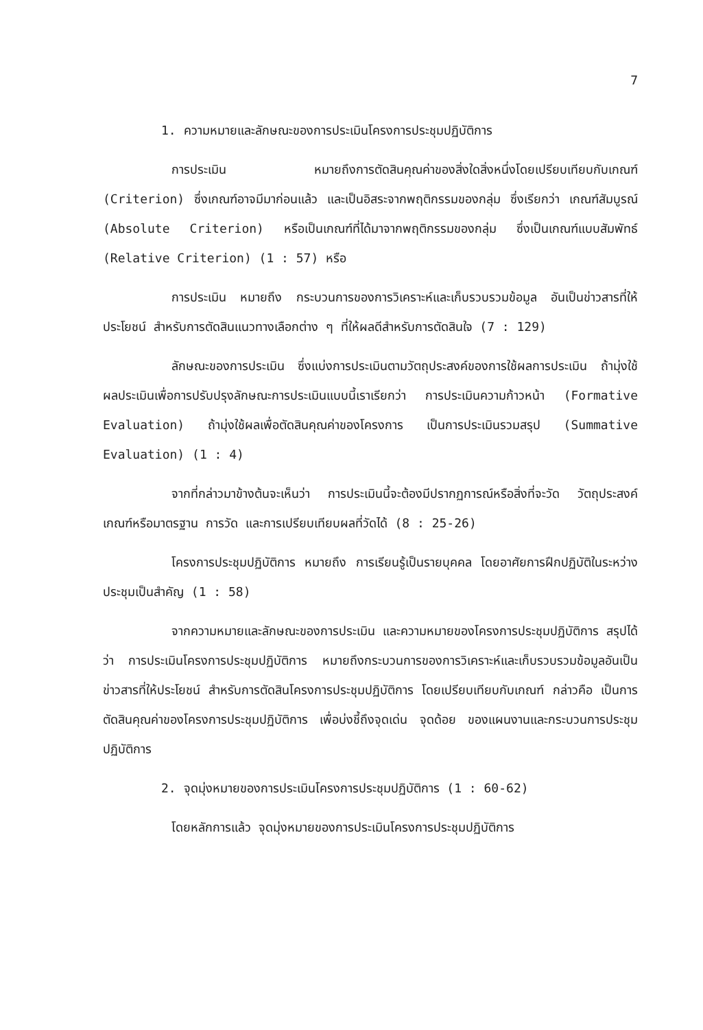7
1. ความหมายและลักษณะของการประเมินโครงการประชุมปฏิบัติการ
การประเมิน หมายถึงการตัดสินคุณค่าของสิ่งใดสิ่งหนึ่งโดยเปรียบเทียบกับเกณฑ์ (Criterion) ซึ่งเกณฑ์อาจมีมาก่อนแล้ว และเป็นอิสระจากพฤติกรรมของกลุ่ม ซึ่งเรียกว่า เกณฑ์สัมบูรณ์ (Absolute Criterion) หรือเป็นเกณฑ์ที่ได้มาจากพฤติกรรมของกลุ่ม ซึ่งเป็นเกณฑ์แบบสัมพัทธ์ (Relative Criterion) (1 : 57) หรือ
การประเมิน หมายถึง กระบวนการของการวิเคราะห์และเก็บรวบรวมข้อมูล อันเป็นข่าวสารที่ให้ประโยชน์ สำหรับการตัดสินแนวทางเลือกต่าง ๆ ที่ให้ผลดีสำหรับการตัดสินใจ (7 : 129)
ลักษณะของการประเมิน ซึ่งแบ่งการประเมินตามวัตถุประสงค์ของการใช้ผลการประเมิน ถ้ามุ่งใช้ผลประเมินเพื่อการปรับปรุงลักษณะการประเมินแบบนี้เราเรียกว่า การประเมินความก้าวหน้า (Formative Evaluation) ถ้ามุ่งใช้ผลเพื่อตัดสินคุณค่าของโครงการ เป็นการประเมินรวมสรุป (Summative Evaluation) (1 : 4)
จากที่กล่าวมาข้างต้นจะเห็นว่า การประเมินนี้จะต้องมีปรากฏการณ์หรือสิ่งที่จะวัด วัตถุประสงค์ เกณฑ์หรือมาตรฐาน การวัด และการเปรียบเทียบผลที่วัดได้ (8 : 25-26)
โครงการประชุมปฏิบัติการ หมายถึง การเรียนรู้เป็นรายบุคคล โดยอาศัยการฝึกปฏิบัติในระหว่างประชุมเป็นสำคัญ (1 : 58)
จากความหมายและลักษณะของการประเมิน และความหมายของโครงการประชุมปฏิบัติการ สรุปได้ว่า การประเมินโครงการประชุมปฏิบัติการ หมายถึงกระบวนการของการวิเคราะห์และเก็บรวบรวมข้อมูลอันเป็นข่าวสารที่ให้ประโยชน์ สำหรับการตัดสินโครงการประชุมปฏิบัติการ โดยเปรียบเทียบกับเกณฑ์ กล่าวคือ เป็นการตัดสินคุณค่าของโครงการประชุมปฏิบัติการ เพื่อบ่งชี้ถึงจุดเด่น จุดด้อย ของแผนงานและกระบวนการประชุมปฏิบัติการ
2. จุดมุ่งหมายของการประเมินโครงการประชุมปฏิบัติการ (1 : 60-62)
โดยหลักการแล้ว จุดมุ่งหมายของการประเมินโครงการประชุมปฏิบัติการ